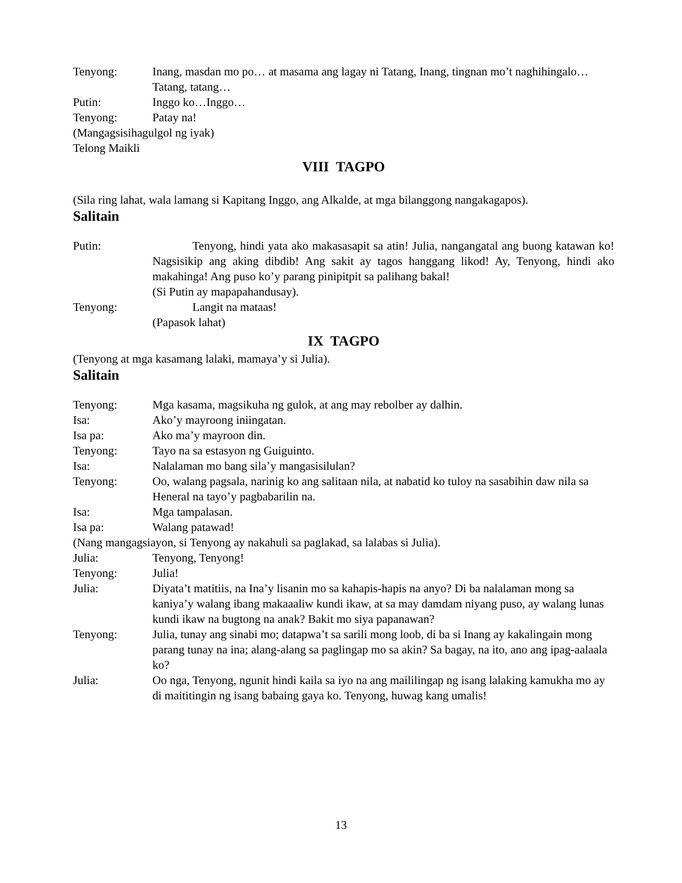Tenyong: Inang, masdan mo po… at masama ang lagay ni Tatang, Inang, tingnan mo’t naghihingalo… Tatang, tatang…
Putin: Inggo ko…Inggo…
Tenyong: Patay na!
(Mangagsisihagulgol ng iyak)
Telong Maikli
VIII TAGPO
(Sila ring lahat, wala lamang si Kapitang Inggo, ang Alkalde, at mga bilanggong nangakagapos).
Salitain
Putin: Tenyong, hindi yata ako makasasapit sa atin! Julia, nangangatal ang buong katawan ko! Nagsisikip ang aking dibdib! Ang sakit ay tagos hanggang likod! Ay, Tenyong, hindi ako makahinga! Ang puso ko’y parang pinipitpit sa palihang bakal!
(Si Putin ay mapapahandusay).
Tenyong: Langit na mataas!
(Papasok lahat)
IX TAGPO
(Tenyong at mga kasamang lalaki, mamaya’y si Julia).
Salitain
Tenyong: Mga kasama, magsikuha ng gulok, at ang may rebolber ay dalhin.
Isa: Ako’y mayroong iniingatan.
Isa pa: Ako ma’y mayroon din.
Tenyong: Tayo na sa estasyon ng Guiguinto.
Isa: Nalalaman mo bang sila’y mangasisilulan?
Tenyong: Oo, walang pagsala, narinig ko ang salitaan nila, at nabatid ko tuloy na sasabihin daw nila sa Heneral na tayo’y pagbabarilin na.
Isa: Mga tampalasan.
Isa pa: Walang patawad!
(Nang mangagsiayon, si Tenyong ay nakahuli sa paglakad, sa lalabas si Julia).
Julia: Tenyong, Tenyong!
Tenyong: Julia!
Julia: Diyata’t matitiis, na Ina’y lisanin mo sa kahapis-hapis na anyo? Di ba nalalaman mong sa kaniya’y walang ibang makaaaliw kundi ikaw, at sa may damdam niyang puso, ay walang lunas kundi ikaw na bugtong na anak? Bakit mo siya papanawan?
Tenyong: Julia, tunay ang sinabi mo; datapwa’t sa sarili mong loob, di ba si Inang ay kakalingain mong parang tunay na ina; alang-alang sa paglingap mo sa akin? Sa bagay, na ito, ano ang ipag-aalaala ko?
Julia: Oo nga, Tenyong, ngunit hindi kaila sa iyo na ang maililingap ng isang lalaking kamukha mo ay di maititingin ng isang babaing gaya ko. Tenyong, huwag kang umalis!
13